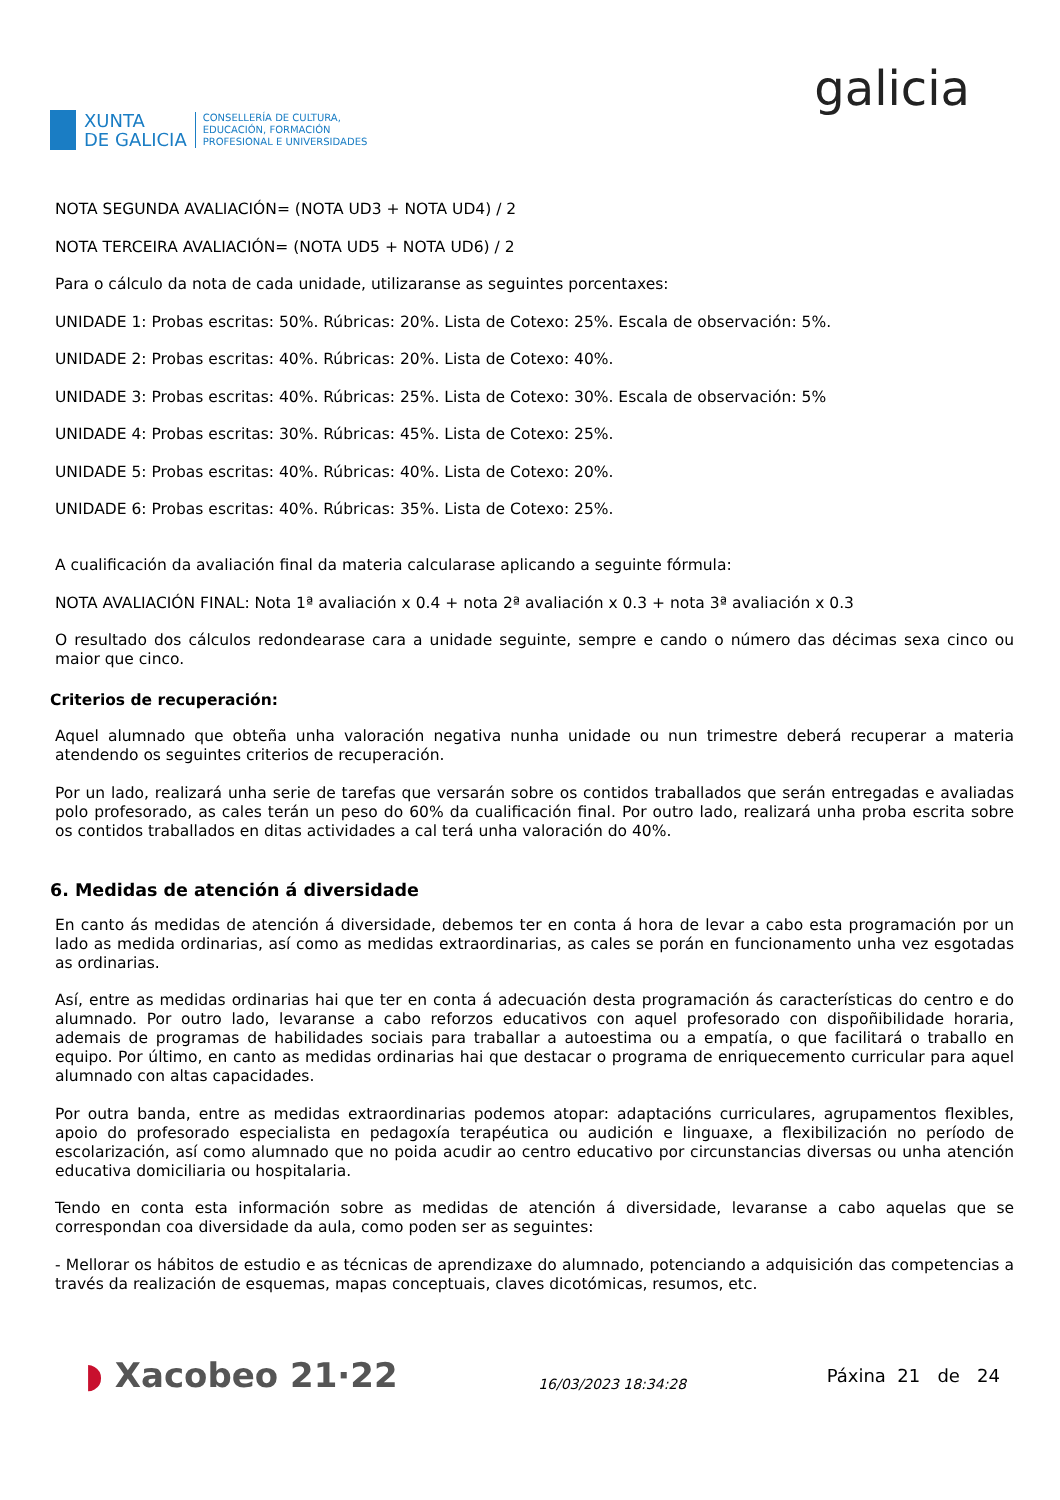XUNTA
DE GALICIA
CONSELLERÍA DE CULTURA,
EDUCACIÓN, FORMACIÓN
PROFESIONAL E UNIVERSIDADES
galicia
NOTA SEGUNDA AVALIACIÓN= (NOTA UD3 + NOTA UD4) / 2
NOTA TERCEIRA AVALIACIÓN= (NOTA UD5 + NOTA UD6) / 2
Para o cálculo da nota de cada unidade, utilizaranse as seguintes porcentaxes:
UNIDADE 1: Probas escritas: 50%. Rúbricas: 20%. Lista de Cotexo: 25%. Escala de observación: 5%.
UNIDADE 2: Probas escritas: 40%. Rúbricas: 20%. Lista de Cotexo: 40%.
UNIDADE 3: Probas escritas: 40%. Rúbricas: 25%. Lista de Cotexo: 30%. Escala de observación: 5%
UNIDADE 4: Probas escritas: 30%. Rúbricas: 45%. Lista de Cotexo: 25%.
UNIDADE 5: Probas escritas: 40%. Rúbricas: 40%. Lista de Cotexo: 20%.
UNIDADE 6: Probas escritas: 40%. Rúbricas: 35%. Lista de Cotexo: 25%.
A cualificación da avaliación final da materia calcularase aplicando a seguinte fórmula:
NOTA AVALIACIÓN FINAL: Nota 1ª avaliación x 0.4 + nota 2ª avaliación x 0.3 + nota 3ª avaliación x 0.3
O resultado dos cálculos redondearase cara a unidade seguinte, sempre e cando o número das décimas sexa cinco ou maior que cinco.
Criterios de recuperación:
Aquel alumnado que obteña unha valoración negativa nunha unidade ou nun trimestre deberá recuperar a materia atendendo os seguintes criterios de recuperación.
Por un lado, realizará unha serie de tarefas que versarán sobre os contidos traballados que serán entregadas e avaliadas polo profesorado, as cales terán un peso do 60% da cualificación final. Por outro lado, realizará unha proba escrita sobre os contidos traballados en ditas actividades a cal terá unha valoración do 40%.
6. Medidas de atención á diversidade
En canto ás medidas de atención á diversidade, debemos ter en conta á hora de levar a cabo esta programación por un lado as medida ordinarias, así como as medidas extraordinarias, as cales se porán en funcionamento unha vez esgotadas as ordinarias.
Así, entre as medidas ordinarias hai que ter en conta á adecuación desta programación ás características do centro e do alumnado. Por outro lado, levaranse a cabo reforzos educativos con aquel profesorado con dispoñibilidade horaria, ademais de programas de habilidades sociais para traballar a autoestima ou a empatía, o que facilitará o traballo en equipo. Por último, en canto as medidas ordinarias hai que destacar o programa de enriquecemento curricular para aquel alumnado con altas capacidades.
Por outra banda, entre as medidas extraordinarias podemos atopar: adaptacións curriculares, agrupamentos flexibles, apoio do profesorado especialista en pedagoxía terapéutica ou audición e linguaxe, a flexibilización no período de escolarización, así como alumnado que no poida acudir ao centro educativo por circunstancias diversas ou unha atención educativa domiciliaria ou hospitalaria.
Tendo en conta esta información sobre as medidas de atención á diversidade, levaranse a cabo aquelas que se correspondan coa diversidade da aula, como poden ser as seguintes:
- Mellorar os hábitos de estudio e as técnicas de aprendizaxe do alumnado, potenciando a adquisición das competencias a través da realización de esquemas, mapas conceptuais, claves dicotómicas, resumos, etc.
◗ Xacobeo 21·22
16/03/2023 18:34:28
Páxina 21 de 24